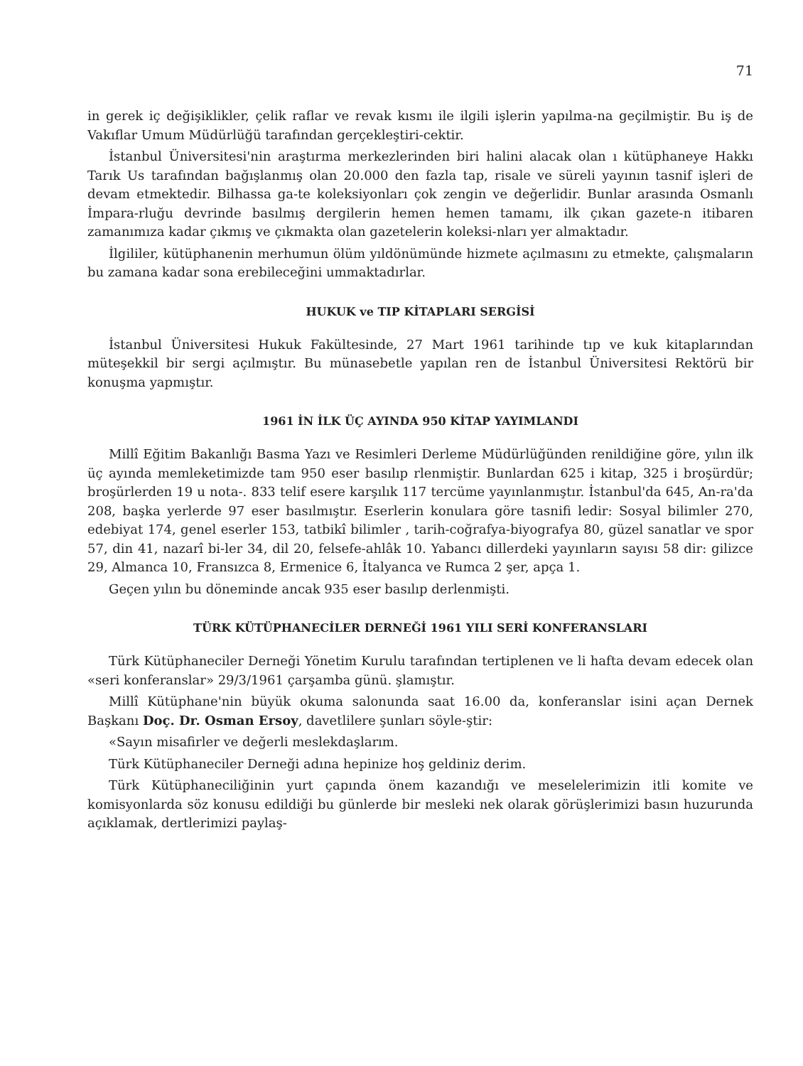71
in gerek iç değişiklikler, çelik raflar ve revak kısmı ile ilgili işlerin yapılma-na geçilmiştir. Bu iş de Vakıflar Umum Müdürlüğü tarafından gerçekleştiri-cektir.
İstanbul Üniversitesi'nin araştırma merkezlerinden biri halini alacak olan ı kütüphaneye Hakkı Tarık Us tarafından bağışlanmış olan 20.000 den fazla tap, risale ve süreli yayının tasnif işleri de devam etmektedir. Bilhassa ga-te koleksiyonları çok zengin ve değerlidir. Bunlar arasında Osmanlı İmpara-rluğu devrinde basılmış dergilerin hemen hemen tamamı, ilk çıkan gazete-n itibaren zamanımıza kadar çıkmış ve çıkmakta olan gazetelerin koleksi-nları yer almaktadır.
İlgililer, kütüphanenin merhumun ölüm yıldönümünde hizmete açılmasını zu etmekte, çalışmaların bu zamana kadar sona erebileceğini ummaktadırlar.
HUKUK ve TIP KİTAPLARI SERGİSİ
İstanbul Üniversitesi Hukuk Fakültesinde, 27 Mart 1961 tarihinde tıp ve kuk kitaplarından müteşekkil bir sergi açılmıştır. Bu münasebetle yapılan ren de İstanbul Üniversitesi Rektörü bir konuşma yapmıştır.
1961 İN İLK ÜÇ AYINDA 950 KİTAP YAYIMLANDI
Millî Eğitim Bakanlığı Basma Yazı ve Resimleri Derleme Müdürlüğünden renildiğine göre, yılın ilk üç ayında memleketimizde tam 950 eser basılıp rlenmiştir. Bunlardan 625 i kitap, 325 i broşürdür; broşürlerden 19 u nota-. 833 telif esere karşılık 117 tercüme yayınlanmıştır. İstanbul'da 645, An-ra'da 208, başka yerlerde 97 eser basılmıştır. Eserlerin konulara göre tasnifi ledir: Sosyal bilimler 270, edebiyat 174, genel eserler 153, tatbikî bilimler , tarih-coğrafya-biyografya 80, güzel sanatlar ve spor 57, din 41, nazarî bi-ler 34, dil 20, felsefe-ahlâk 10. Yabancı dillerdeki yayınların sayısı 58 dir: gilizce 29, Almanca 10, Fransızca 8, Ermenice 6, İtalyanca ve Rumca 2 şer, apça 1.
Geçen yılın bu döneminde ancak 935 eser basılıp derlenmişti.
TÜRK KÜTÜPHANECİLER DERNEĞİ 1961 YILI SERİ KONFERANSLARI
Türk Kütüphaneciler Derneği Yönetim Kurulu tarafından tertiplenen ve li hafta devam edecek olan «seri konferanslar» 29/3/1961 çarşamba günü. şlamıştır.
Millî Kütüphane'nin büyük okuma salonunda saat 16.00 da, konferanslar isini açan Dernek Başkanı Doç. Dr. Osman Ersoy, davetlilere şunları söyle-ştir:
«Sayın misafirler ve değerli meslekdaşlarım.
Türk Kütüphaneciler Derneği adına hepinize hoş geldiniz derim.
Türk Kütüphaneciliğinin yurt çapında önem kazandığı ve meselelerimizin itli komite ve komisyonlarda söz konusu edildiği bu günlerde bir mesleki nek olarak görüşlerimizi basın huzurunda açıklamak, dertlerimizi paylaş-